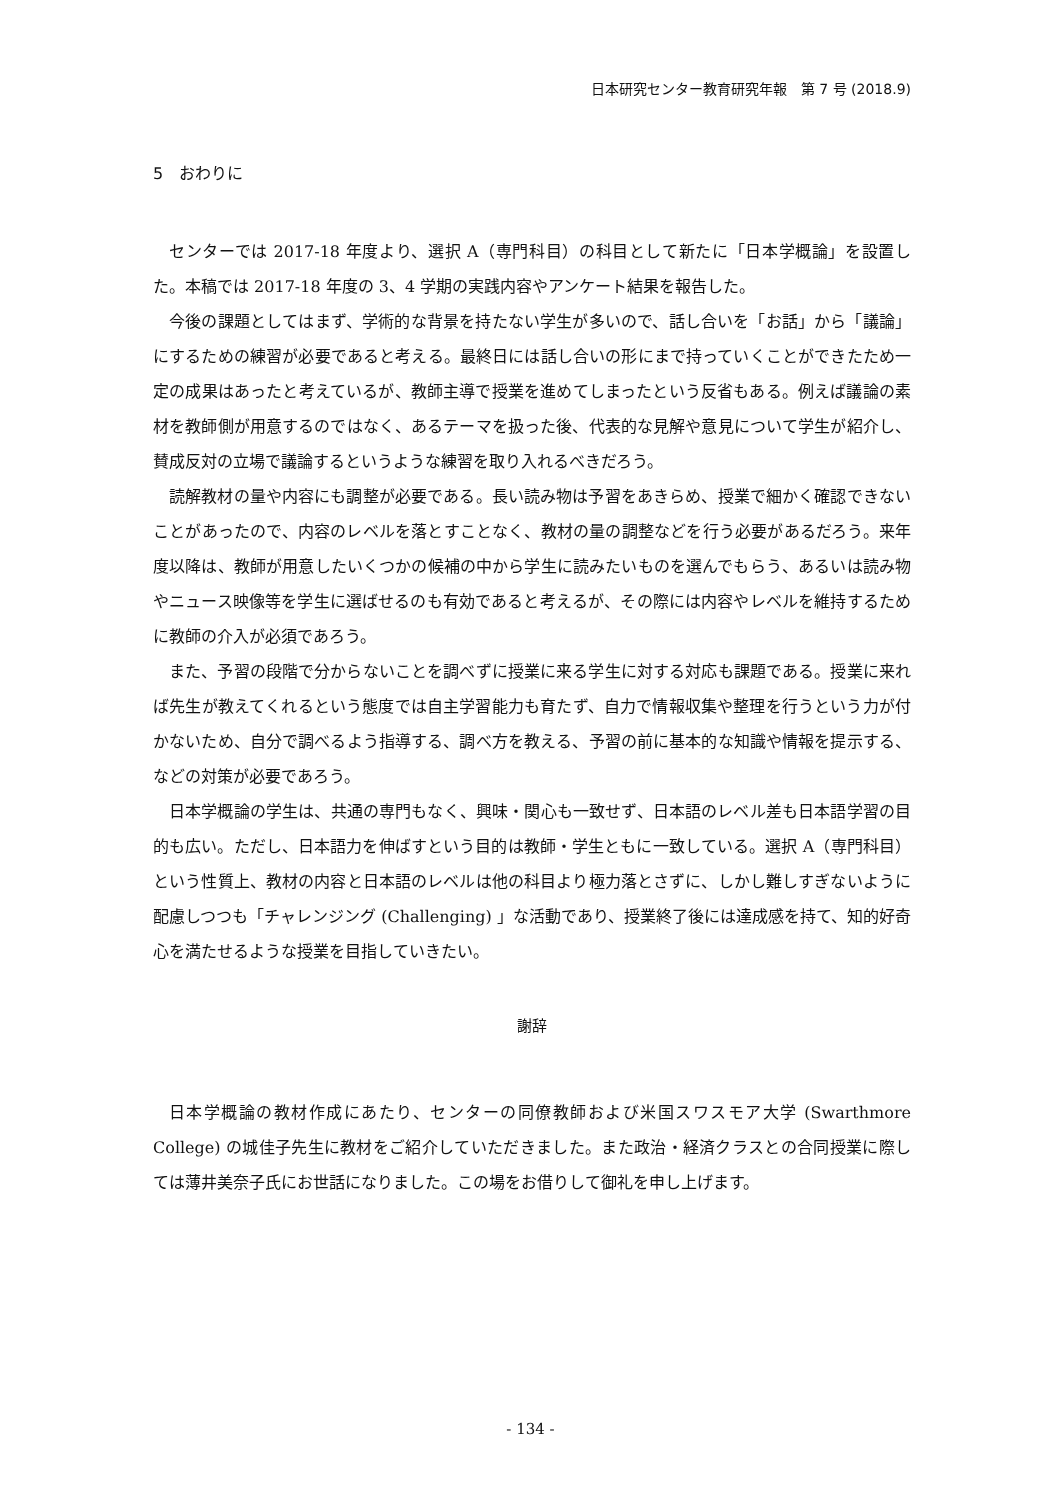日本研究センター教育研究年報　第 7 号 (2018.9)
5　おわりに
センターでは 2017-18 年度より、選択 A（専門科目）の科目として新たに「日本学概論」を設置した。本稿では 2017-18 年度の 3、4 学期の実践内容やアンケート結果を報告した。
今後の課題としてはまず、学術的な背景を持たない学生が多いので、話し合いを「お話」から「議論」にするための練習が必要であると考える。最終日には話し合いの形にまで持っていくことができたため一定の成果はあったと考えているが、教師主導で授業を進めてしまったという反省もある。例えば議論の素材を教師側が用意するのではなく、あるテーマを扱った後、代表的な見解や意見について学生が紹介し、賛成反対の立場で議論するというような練習を取り入れるべきだろう。
読解教材の量や内容にも調整が必要である。長い読み物は予習をあきらめ、授業で細かく確認できないことがあったので、内容のレベルを落とすことなく、教材の量の調整などを行う必要があるだろう。来年度以降は、教師が用意したいくつかの候補の中から学生に読みたいものを選んでもらう、あるいは読み物やニュース映像等を学生に選ばせるのも有効であると考えるが、その際には内容やレベルを維持するために教師の介入が必須であろう。
また、予習の段階で分からないことを調べずに授業に来る学生に対する対応も課題である。授業に来れば先生が教えてくれるという態度では自主学習能力も育たず、自力で情報収集や整理を行うという力が付かないため、自分で調べるよう指導する、調べ方を教える、予習の前に基本的な知識や情報を提示する、などの対策が必要であろう。
日本学概論の学生は、共通の専門もなく、興味・関心も一致せず、日本語のレベル差も日本語学習の目的も広い。ただし、日本語力を伸ばすという目的は教師・学生ともに一致している。選択 A（専門科目）という性質上、教材の内容と日本語のレベルは他の科目より極力落とさずに、しかし難しすぎないように配慮しつつも「チャレンジング (Challenging) 」な活動であり、授業終了後には達成感を持て、知的好奇心を満たせるような授業を目指していきたい。
謝辞
日本学概論の教材作成にあたり、センターの同僚教師および米国スワスモア大学 (Swarthmore College) の城佳子先生に教材をご紹介していただきました。また政治・経済クラスとの合同授業に際しては薄井美奈子氏にお世話になりました。この場をお借りして御礼を申し上げます。
- 134 -